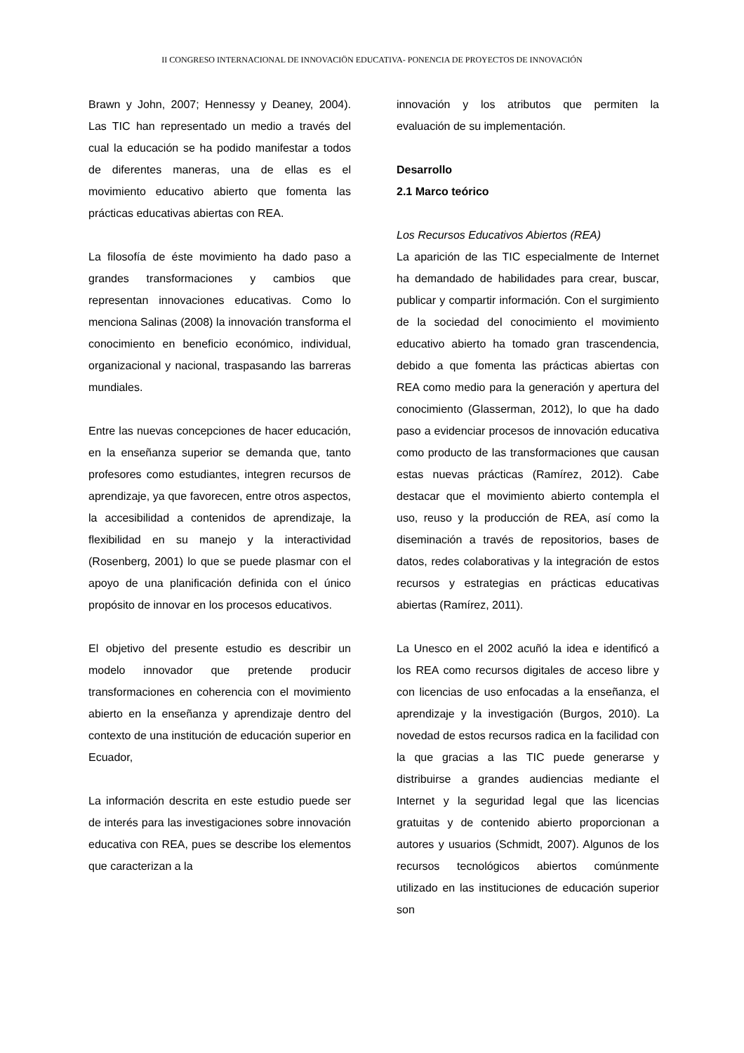II CONGRESO INTERNACIONAL DE INNOVACIÖN EDUCATIVA- PONENCIA DE PROYECTOS DE INNOVACIÓN
Brawn y John, 2007; Hennessy y Deaney, 2004). Las TIC han representado un medio a través del cual la educación se ha podido manifestar a todos de diferentes maneras, una de ellas es el movimiento educativo abierto que fomenta las prácticas educativas abiertas con REA.
La filosofía de éste movimiento ha dado paso a grandes transformaciones y cambios que representan innovaciones educativas. Como lo menciona Salinas (2008) la innovación transforma el conocimiento en beneficio económico, individual, organizacional y nacional, traspasando las barreras mundiales.
Entre las nuevas concepciones de hacer educación, en la enseñanza superior se demanda que, tanto profesores como estudiantes, integren recursos de aprendizaje, ya que favorecen, entre otros aspectos, la accesibilidad a contenidos de aprendizaje, la flexibilidad en su manejo y la interactividad (Rosenberg, 2001) lo que se puede plasmar con el apoyo de una planificación definida con el único propósito de innovar en los procesos educativos.
El objetivo del presente estudio es describir un modelo innovador que pretende producir transformaciones en coherencia con el movimiento abierto en la enseñanza y aprendizaje dentro del contexto de una institución de educación superior en Ecuador,
La información descrita en este estudio puede ser de interés para las investigaciones sobre innovación educativa con REA, pues se describe los elementos que caracterizan a la
innovación y los atributos que permiten la evaluación de su implementación.
Desarrollo
2.1 Marco teórico
Los Recursos Educativos Abiertos (REA)
La aparición de las TIC especialmente de Internet ha demandado de habilidades para crear, buscar, publicar y compartir información. Con el surgimiento de la sociedad del conocimiento el movimiento educativo abierto ha tomado gran trascendencia, debido a que fomenta las prácticas abiertas con REA como medio para la generación y apertura del conocimiento (Glasserman, 2012), lo que ha dado paso a evidenciar procesos de innovación educativa como producto de las transformaciones que causan estas nuevas prácticas (Ramírez, 2012). Cabe destacar que el movimiento abierto contempla el uso, reuso y la producción de REA, así como la diseminación a través de repositorios, bases de datos, redes colaborativas y la integración de estos recursos y estrategias en prácticas educativas abiertas (Ramírez, 2011).
La Unesco en el 2002 acuñó la idea e identificó a los REA como recursos digitales de acceso libre y con licencias de uso enfocadas a la enseñanza, el aprendizaje y la investigación (Burgos, 2010). La novedad de estos recursos radica en la facilidad con la que gracias a las TIC puede generarse y distribuirse a grandes audiencias mediante el Internet y la seguridad legal que las licencias gratuitas y de contenido abierto proporcionan a autores y usuarios (Schmidt, 2007). Algunos de los recursos tecnológicos abiertos comúnmente utilizado en las instituciones de educación superior son